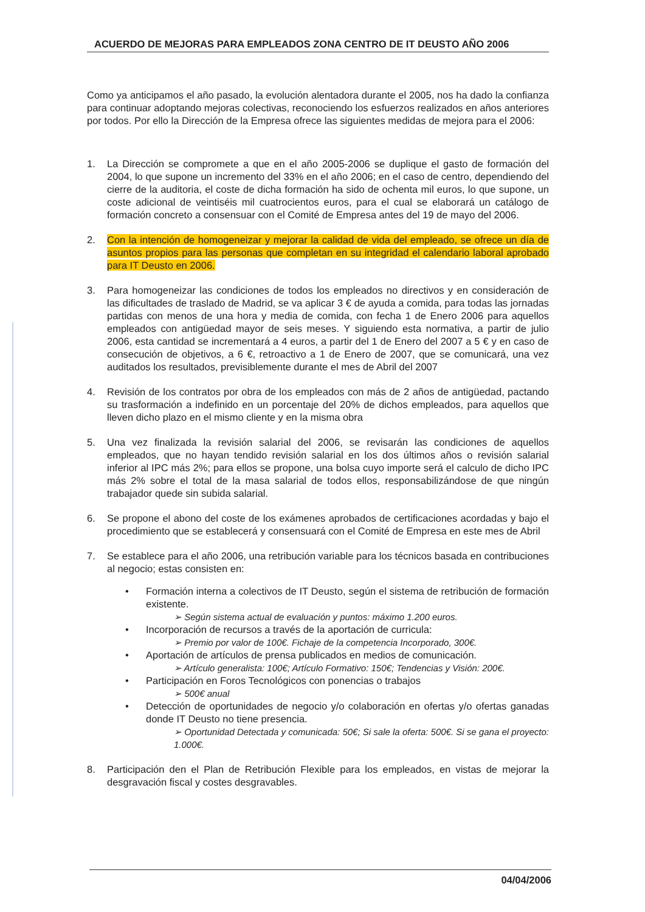ACUERDO DE MEJORAS PARA EMPLEADOS ZONA CENTRO DE IT DEUSTO AÑO 2006
Como ya anticipamos el año pasado, la evolución alentadora durante el 2005, nos ha dado la confianza para continuar adoptando mejoras colectivas, reconociendo los esfuerzos realizados en años anteriores por todos. Por ello la Dirección de la Empresa ofrece las siguientes medidas de mejora para el 2006:
1. La Dirección se compromete a que en el año 2005-2006 se duplique el gasto de formación del 2004, lo que supone un incremento del 33% en el año 2006; en el caso de centro, dependiendo del cierre de la auditoria, el coste de dicha formación ha sido de ochenta mil euros, lo que supone, un coste adicional de veintiséis mil cuatrocientos euros, para el cual se elaborará un catálogo de formación concreto a consensuar con el Comité de Empresa antes del 19 de mayo del 2006.
2. Con la intención de homogeneizar y mejorar la calidad de vida del empleado, se ofrece un día de asuntos propios para las personas que completan en su integridad el calendario laboral aprobado para IT Deusto en 2006.
3. Para homogeneizar las condiciones de todos los empleados no directivos y en consideración de las dificultades de traslado de Madrid, se va aplicar 3 € de ayuda a comida, para todas las jornadas partidas con menos de una hora y media de comida, con fecha 1 de Enero 2006 para aquellos empleados con antigüedad mayor de seis meses. Y siguiendo esta normativa, a partir de julio 2006, esta cantidad se incrementará a 4 euros, a partir del 1 de Enero del 2007 a 5 € y en caso de consecución de objetivos, a 6 €, retroactivo a 1 de Enero de 2007, que se comunicará, una vez auditados los resultados, previsiblemente durante el mes de Abril del 2007
4. Revisión de los contratos por obra de los empleados con más de 2 años de antigüedad, pactando su trasformación a indefinido en un porcentaje del 20% de dichos empleados, para aquellos que lleven dicho plazo en el mismo cliente y en la misma obra
5. Una vez finalizada la revisión salarial del 2006, se revisarán las condiciones de aquellos empleados, que no hayan tendido revisión salarial en los dos últimos años o revisión salarial inferior al IPC más 2%; para ellos se propone, una bolsa cuyo importe será el calculo de dicho IPC más 2% sobre el total de la masa salarial de todos ellos, responsabilizándose de que ningún trabajador quede sin subida salarial.
6. Se propone el abono del coste de los exámenes aprobados de certificaciones acordadas y bajo el procedimiento que se establecerá y consensuará con el Comité de Empresa en este mes de Abril
7. Se establece para el año 2006, una retribución variable para los técnicos basada en contribuciones al negocio; estas consisten en:
• Formación interna a colectivos de IT Deusto, según el sistema de retribución de formación existente.
➢ Según sistema actual de evaluación y puntos: máximo 1.200 euros.
• Incorporación de recursos a través de la aportación de curricula:
➢ Premio por valor de 100€. Fichaje de la competencia Incorporado, 300€.
• Aportación de artículos de prensa publicados en medios de comunicación.
➢ Artículo generalista: 100€; Artículo Formativo: 150€; Tendencias y Visión: 200€.
• Participación en Foros Tecnológicos con ponencias o trabajos
➢ 500€ anual
• Detección de oportunidades de negocio y/o colaboración en ofertas y/o ofertas ganadas donde IT Deusto no tiene presencia.
➢ Oportunidad Detectada y comunicada: 50€; Si sale la oferta: 500€. Si se gana el proyecto: 1.000€.
8. Participación den el Plan de Retribución Flexible para los empleados, en vistas de mejorar la desgravación fiscal y costes desgravables.
04/04/2006